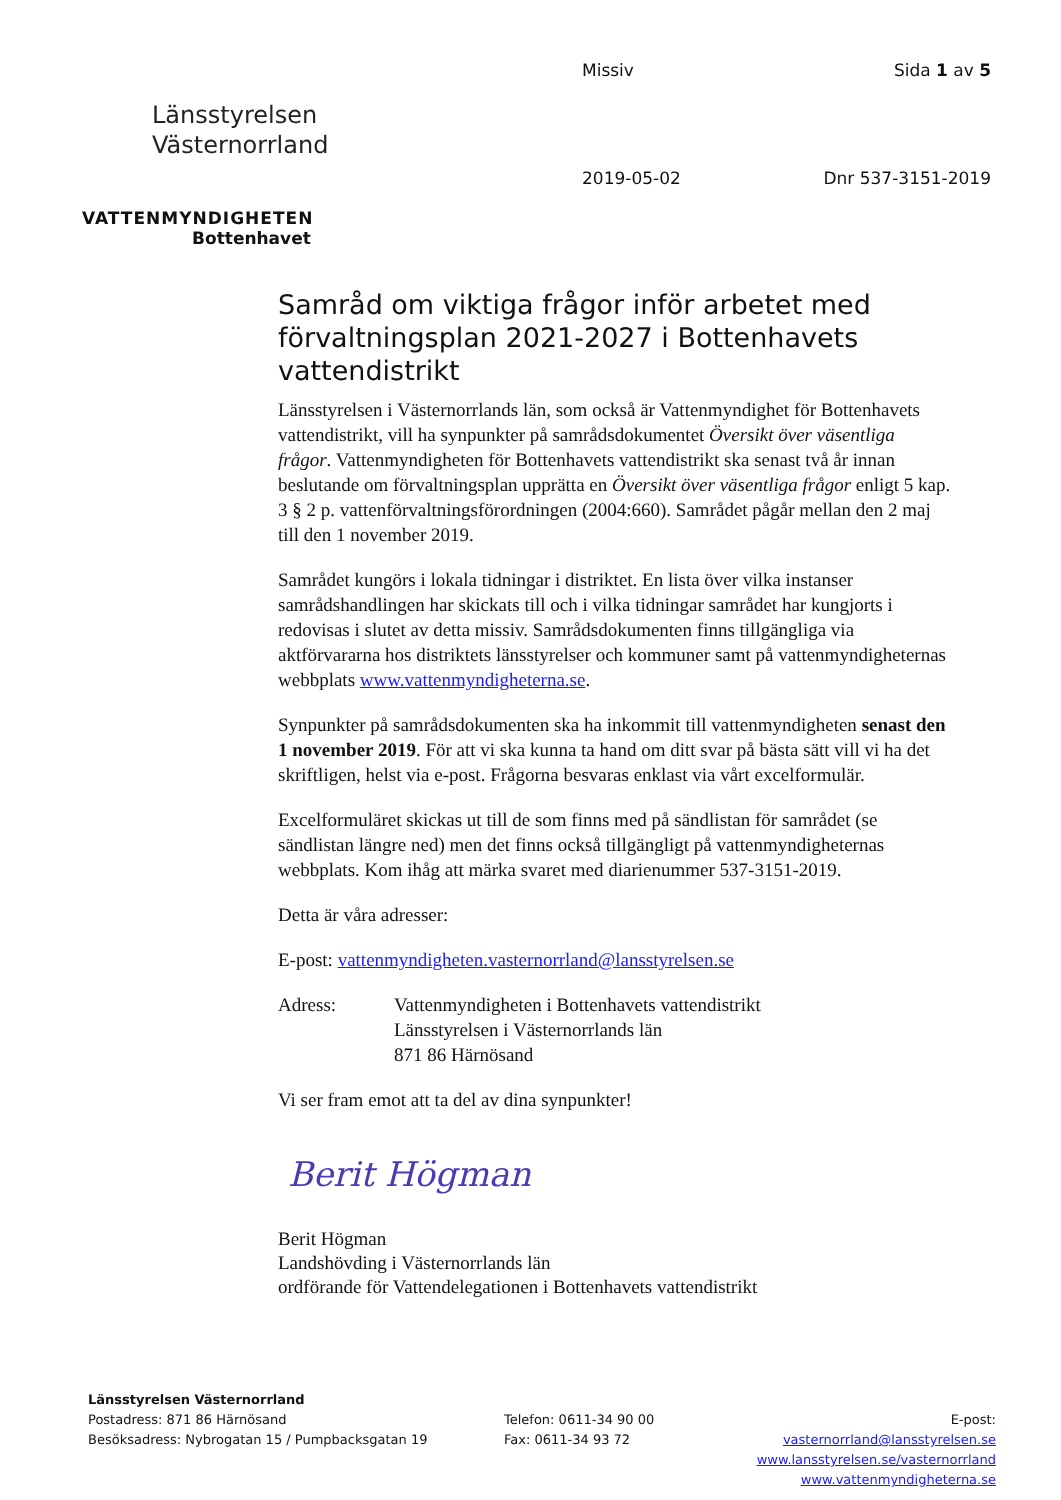Länsstyrelsen
Västernorrland
VATTENMYNDIGHETEN
Bottenhavet
Missiv
Sida 1 av 5
2019-05-02
Dnr 537-3151-2019
Samråd om viktiga frågor inför arbetet med förvaltningsplan 2021-2027 i Bottenhavets vattendistrikt
Länsstyrelsen i Västernorrlands län, som också är Vattenmyndighet för Bottenhavets vattendistrikt, vill ha synpunkter på samrådsdokumentet Översikt över väsentliga frågor. Vattenmyndigheten för Bottenhavets vattendistrikt ska senast två år innan beslutande om förvaltningsplan upprätta en Översikt över väsentliga frågor enligt 5 kap. 3 § 2 p. vattenförvaltningsförordningen (2004:660). Samrådet pågår mellan den 2 maj till den 1 november 2019.
Samrådet kungörs i lokala tidningar i distriktet. En lista över vilka instanser samrådshandlingen har skickats till och i vilka tidningar samrådet har kungjorts i redovisas i slutet av detta missiv. Samrådsdokumenten finns tillgängliga via aktförvararna hos distriktets länsstyrelser och kommuner samt på vattenmyndigheternas webbplats www.vattenmyndigheterna.se.
Synpunkter på samrådsdokumenten ska ha inkommit till vattenmyndigheten senast den 1 november 2019. För att vi ska kunna ta hand om ditt svar på bästa sätt vill vi ha det skriftligen, helst via e-post. Frågorna besvaras enklast via vårt excelformulär.
Excelformuläret skickas ut till de som finns med på sändlistan för samrådet (se sändlistan längre ned) men det finns också tillgängligt på vattenmyndigheternas webbplats. Kom ihåg att märka svaret med diarienummer 537-3151-2019.
Detta är våra adresser:
E-post: vattenmyndigheten.vasternorrland@lansstyrelsen.se
Adress: Vattenmyndigheten i Bottenhavets vattendistrikt
Länsstyrelsen i Västernorrlands län
871 86 Härnösand
Vi ser fram emot att ta del av dina synpunkter!
Berit Högman
Berit Högman
Landshövding i Västernorrlands län
ordförande för Vattendelegationen i Bottenhavets vattendistrikt
Länsstyrelsen Västernorrland
Postadress: 871 86 Härnösand
Besöksadress: Nybrogatan 15 / Pumpbacksgatan 19
Telefon: 0611-34 90 00
Fax: 0611-34 93 72
E-post: vasternorrland@lansstyrelsen.se
www.lansstyrelsen.se/vasternorrland
www.vattenmyndigheterna.se